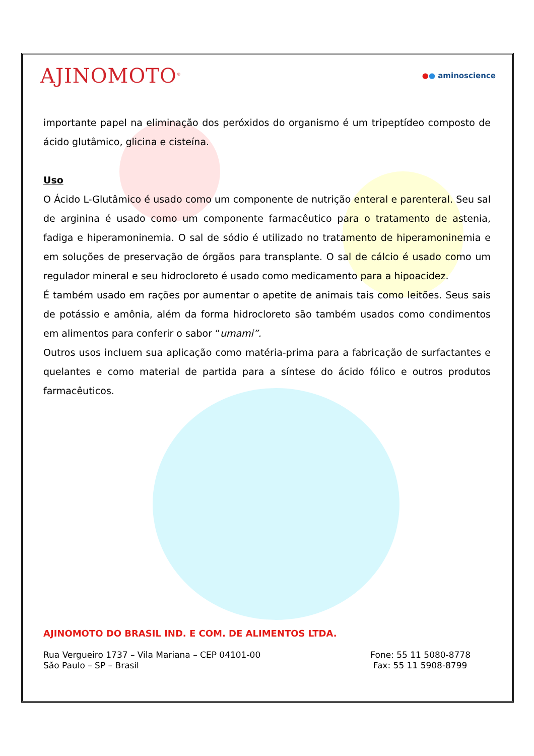AJINOMOTO<sup>®</sup>
●● aminoscience
importante papel na eliminação dos peróxidos do organismo é um tripeptídeo composto de ácido glutâmico, glicina e cisteína.
Uso
O Ácido L-Glutâmico é usado como um componente de nutrição enteral e parenteral. Seu sal de arginina é usado como um componente farmacêutico para o tratamento de astenia, fadiga e hiperamoninemia. O sal de sódio é utilizado no tratamento de hiperamoninemia e em soluções de preservação de órgãos para transplante. O sal de cálcio é usado como um regulador mineral e seu hidrocloreto é usado como medicamento para a hipoacidez.
É também usado em rações por aumentar o apetite de animais tais como leitões. Seus sais de potássio e amônia, além da forma hidrocloreto são também usados como condimentos em alimentos para conferir o sabor “umami”.
Outros usos incluem sua aplicação como matéria-prima para a fabricação de surfactantes e quelantes e como material de partida para a síntese do ácido fólico e outros produtos farmacêuticos.
AJINOMOTO DO BRASIL IND. E COM. DE ALIMENTOS LTDA.
Rua Vergueiro 1737 – Vila Mariana – CEP 04101-00
São Paulo – SP – Brasil
Fone: 55 11 5080-8778
Fax: 55 11 5908-8799